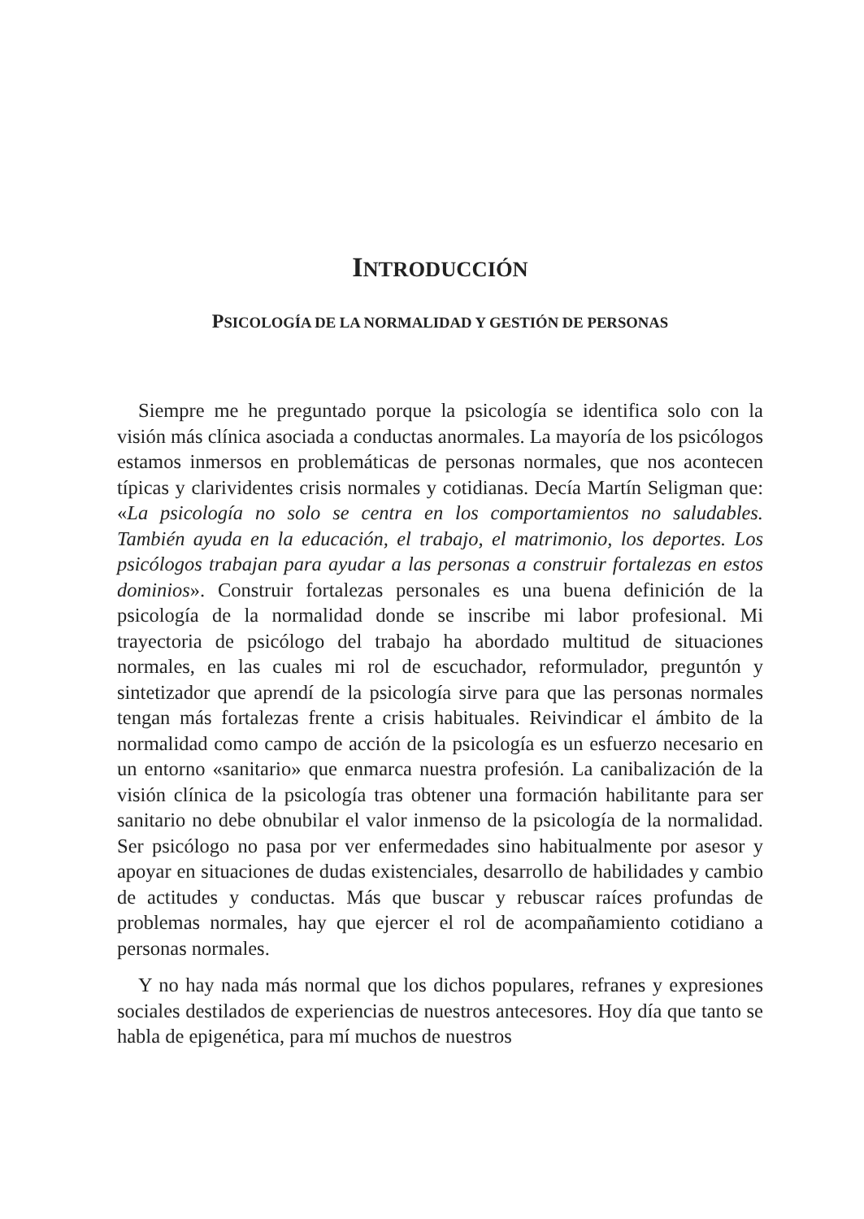INTRODUCCIÓN
PSICOLOGÍA DE LA NORMALIDAD Y GESTIÓN DE PERSONAS
Siempre me he preguntado porque la psicología se identifica solo con la visión más clínica asociada a conductas anormales. La mayoría de los psicólogos estamos inmersos en problemáticas de personas normales, que nos acontecen típicas y clarividentes crisis normales y cotidianas. Decía Martín Seligman que: «La psicología no solo se centra en los comportamientos no saludables. También ayuda en la educación, el trabajo, el matrimonio, los deportes. Los psicólogos trabajan para ayudar a las personas a construir fortalezas en estos dominios». Construir fortalezas personales es una buena definición de la psicología de la normalidad donde se inscribe mi labor profesional. Mi trayectoria de psicólogo del trabajo ha abordado multitud de situaciones normales, en las cuales mi rol de escuchador, reformulador, preguntón y sintetizador que aprendí de la psicología sirve para que las personas normales tengan más fortalezas frente a crisis habituales. Reivindicar el ámbito de la normalidad como campo de acción de la psicología es un esfuerzo necesario en un entorno «sanitario» que enmarca nuestra profesión. La canibalización de la visión clínica de la psicología tras obtener una formación habilitante para ser sanitario no debe obnubilar el valor inmenso de la psicología de la normalidad. Ser psicólogo no pasa por ver enfermedades sino habitualmente por asesor y apoyar en situaciones de dudas existenciales, desarrollo de habilidades y cambio de actitudes y conductas. Más que buscar y rebuscar raíces profundas de problemas normales, hay que ejercer el rol de acompañamiento cotidiano a personas normales.
Y no hay nada más normal que los dichos populares, refranes y expresiones sociales destilados de experiencias de nuestros antecesores. Hoy día que tanto se habla de epigenética, para mí muchos de nuestros